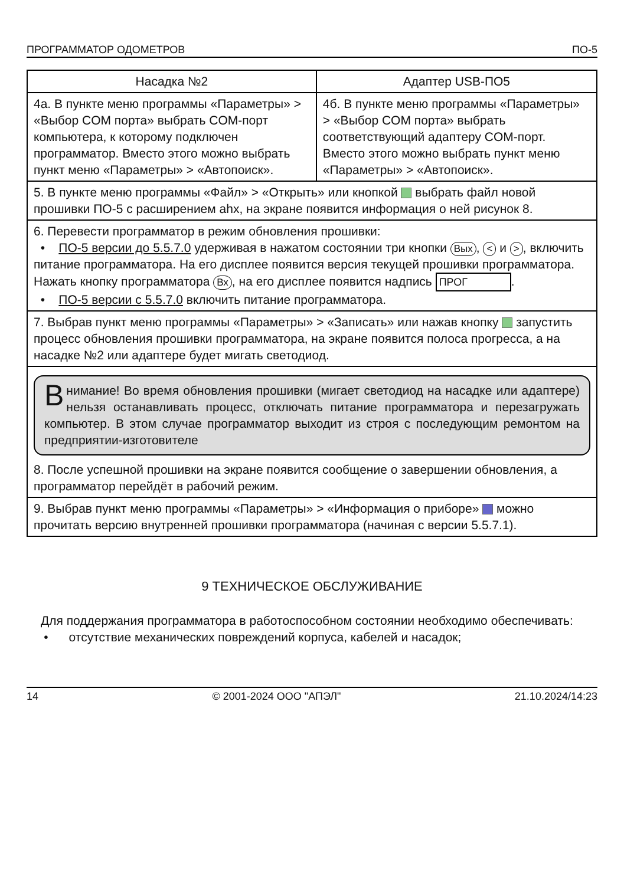ПРОГРАММАТОР ОДОМЕТРОВ ПО-5
| Насадка №2 | Адаптер USB-ПО5 |
| --- | --- |
| 4а. В пункте меню программы «Параметры» > «Выбор COM порта» выбрать COM-порт компьютера, к которому подключен программатор. Вместо этого можно выбрать пункт меню «Параметры» > «Автопоиск». | 4б. В пункте меню программы «Параметры» > «Выбор COM порта» выбрать соответствующий адаптеру COM-порт. Вместо этого можно выбрать пункт меню «Параметры» > «Автопоиск». |
| 5. В пункте меню программы «Файл» > «Открыть» или кнопкой выбрать файл новой прошивки ПО-5 с расширением ahx, на экране появится информация о ней рисунок 8. | |
| 6. Перевести программатор в режим обновления прошивки: • ПО-5 версии до 5.5.7.0 удерживая в нажатом состоянии три кнопки Вых , < и > , включить питание программатора. На его дисплее появится версия текущей прошивки программатора. Нажать кнопку программатора Вх , на его дисплее появится надпись ПРОГ . • ПО-5 версии с 5.5.7.0 включить питание программатора. | |
| 7. Выбрав пункт меню программы «Параметры» > «Записать» или нажав кнопку запустить процесс обновления прошивки программатора, на экране появится полоса прогресса, а на насадке №2 или адаптере будет мигать светодиод. | |
| В нимание! Во время обновления прошивки (мигает светодиод на насадке или адаптере) нельзя останавливать процесс, отключать питание программатора и перезагружать компьютер. В этом случае программатор выходит из строя с последующим ремонтом на предприятии-изготовителе 8. После успешной прошивки на экране появится сообщение о завершении обновления, а программатор перейдёт в рабочий режим. | |
| 9. Выбрав пункт меню программы «Параметры» > «Информация о приборе» можно прочитать версию внутренней прошивки программатора (начиная с версии 5.5.7.1). | |
9 ТЕХНИЧЕСКОЕ ОБСЛУЖИВАНИЕ
Для поддержания программатора в работоспособном состоянии необходимо обеспечивать:
• отсутствие механических повреждений корпуса, кабелей и насадок;
14 © 2001-2024 ООО "АПЭЛ" 21.10.2024/14:23